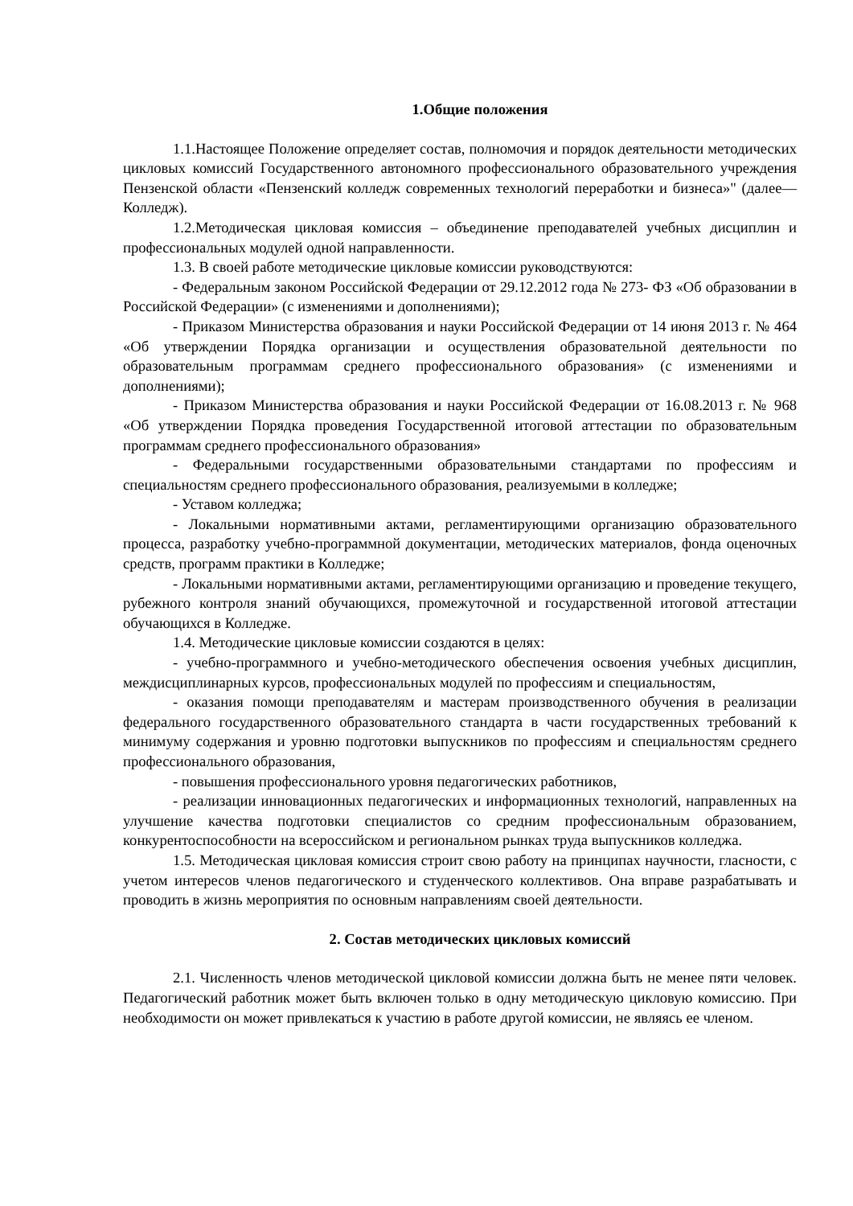1.Общие положения
1.1.Настоящее Положение определяет состав, полномочия и порядок деятельности методических цикловых комиссий Государственного автономного профессионального образовательного учреждения Пензенской области «Пензенский колледж современных технологий переработки и бизнеса»" (далее—Колледж).
1.2.Методическая цикловая комиссия – объединение преподавателей учебных дисциплин и профессиональных модулей одной направленности.
1.3. В своей работе методические цикловые комиссии руководствуются:
- Федеральным законом Российской Федерации от 29.12.2012 года № 273- ФЗ «Об образовании в Российской Федерации» (с изменениями и дополнениями);
- Приказом Министерства образования и науки Российской Федерации от 14 июня 2013 г. № 464 «Об утверждении Порядка организации и осуществления образовательной деятельности по образовательным программам среднего профессионального образования» (с изменениями и дополнениями);
- Приказом Министерства образования и науки Российской Федерации от 16.08.2013 г. № 968 «Об утверждении Порядка проведения Государственной итоговой аттестации по образовательным программам среднего профессионального образования»
- Федеральными государственными образовательными стандартами по профессиям и специальностям среднего профессионального образования, реализуемыми в колледже;
- Уставом колледжа;
- Локальными нормативными актами, регламентирующими организацию образовательного процесса, разработку учебно-программной документации, методических материалов, фонда оценочных средств, программ практики в Колледже;
- Локальными нормативными актами, регламентирующими организацию и проведение текущего, рубежного контроля знаний обучающихся, промежуточной и государственной итоговой аттестации обучающихся в Колледже.
1.4. Методические цикловые комиссии создаются в целях:
- учебно-программного и учебно-методического обеспечения освоения учебных дисциплин, междисциплинарных курсов, профессиональных модулей по профессиям и специальностям,
- оказания помощи преподавателям и мастерам производственного обучения в реализации федерального государственного образовательного стандарта в части государственных требований к минимуму содержания и уровню подготовки выпускников по профессиям и специальностям среднего профессионального образования,
- повышения профессионального уровня педагогических работников,
- реализации инновационных педагогических и информационных технологий, направленных на улучшение качества подготовки специалистов со средним профессиональным образованием, конкурентоспособности на всероссийском и региональном рынках труда выпускников колледжа.
1.5. Методическая цикловая комиссия строит свою работу на принципах научности, гласности, с учетом интересов членов педагогического и студенческого коллективов. Она вправе разрабатывать и проводить в жизнь мероприятия по основным направлениям своей деятельности.
2. Состав методических цикловых комиссий
2.1. Численность членов методической цикловой комиссии должна быть не менее пяти человек. Педагогический работник может быть включен только в одну методическую цикловую комиссию. При необходимости он может привлекаться к участию в работе другой комиссии, не являясь ее членом.